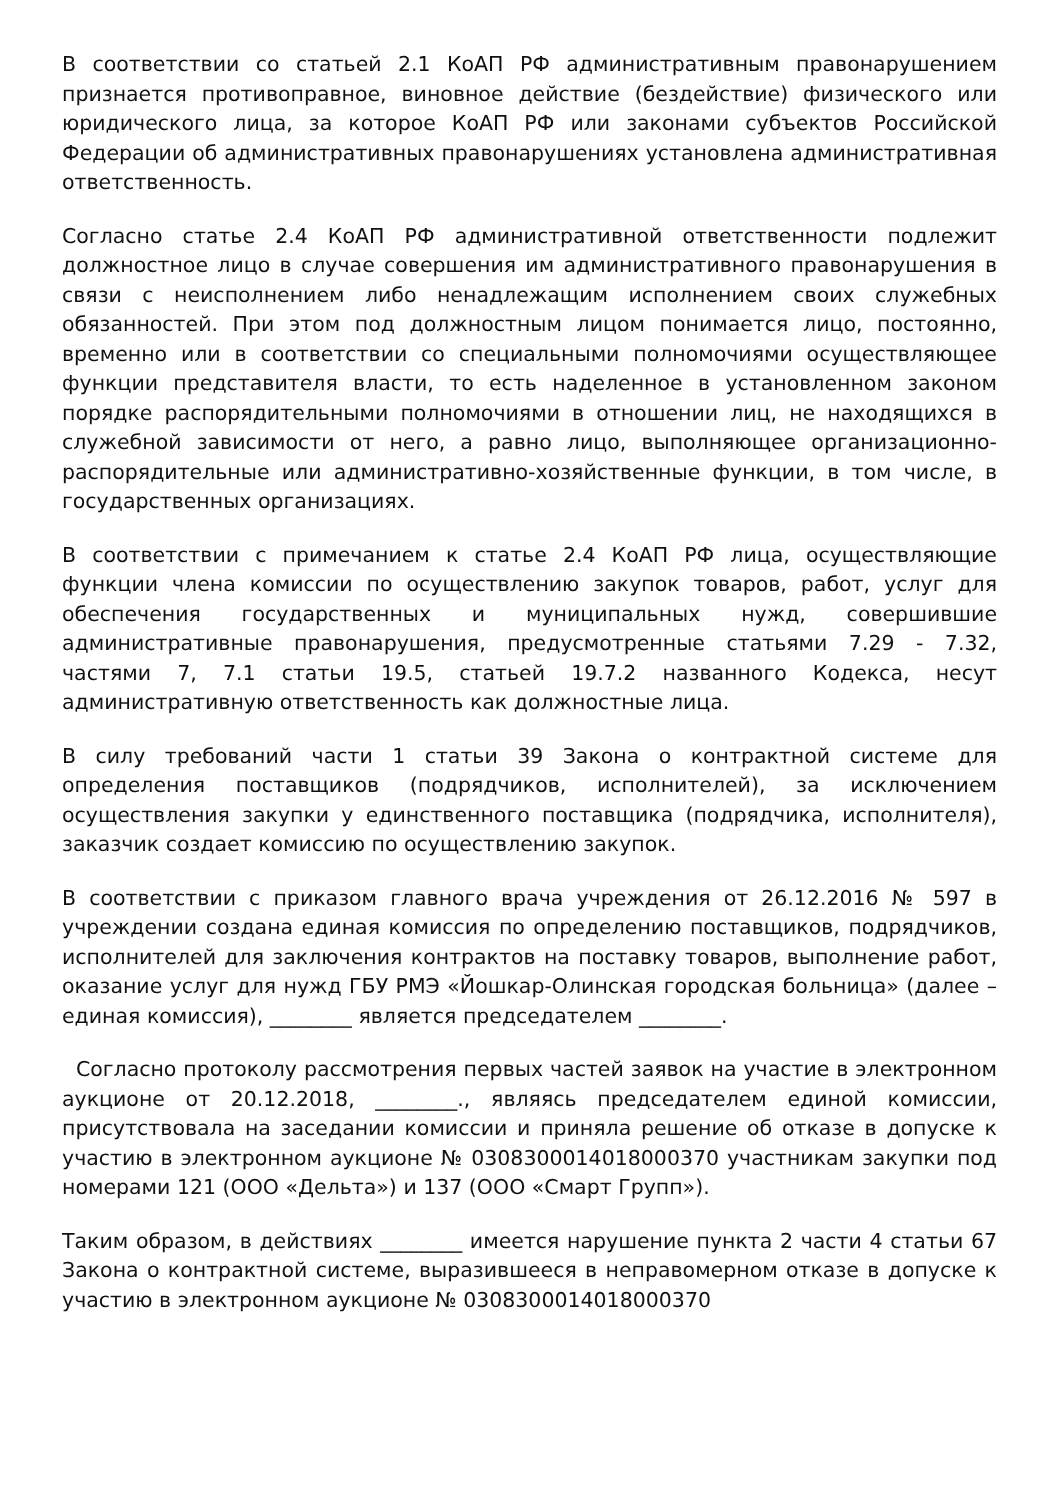В соответствии со статьей 2.1 КоАП РФ административным правонарушением признается противоправное, виновное действие (бездействие) физического или юридического лица, за которое КоАП РФ или законами субъектов Российской Федерации об административных правонарушениях установлена административная ответственность.
Согласно статье 2.4 КоАП РФ административной ответственности подлежит должностное лицо в случае совершения им административного правонарушения в связи с неисполнением либо ненадлежащим исполнением своих служебных обязанностей. При этом под должностным лицом понимается лицо, постоянно, временно или в соответствии со специальными полномочиями осуществляющее функции представителя власти, то есть наделенное в установленном законом порядке распорядительными полномочиями в отношении лиц, не находящихся в служебной зависимости от него, а равно лицо, выполняющее организационно-распорядительные или административно-хозяйственные функции, в том числе, в государственных организациях.
В соответствии с примечанием к статье 2.4 КоАП РФ лица, осуществляющие функции члена комиссии по осуществлению закупок товаров, работ, услуг для обеспечения государственных и муниципальных нужд, совершившие административные правонарушения, предусмотренные статьями 7.29 - 7.32, частями 7, 7.1 статьи 19.5, статьей 19.7.2 названного Кодекса, несут административную ответственность как должностные лица.
В силу требований части 1 статьи 39 Закона о контрактной системе для определения поставщиков (подрядчиков, исполнителей), за исключением осуществления закупки у единственного поставщика (подрядчика, исполнителя), заказчик создает комиссию по осуществлению закупок.
В соответствии с приказом главного врача учреждения от 26.12.2016 № 597 в учреждении создана единая комиссия по определению поставщиков, подрядчиков, исполнителей для заключения контрактов на поставку товаров, выполнение работ, оказание услуг для нужд ГБУ РМЭ «Йошкар-Олинская городская больница» (далее – единая комиссия), ________ является председателем ________.
Согласно протоколу рассмотрения первых частей заявок на участие в электронном аукционе от 20.12.2018, ________., являясь председателем единой комиссии, присутствовала на заседании комиссии и приняла решение об отказе в допуске к участию в электронном аукционе № 0308300014018000370 участникам закупки под номерами 121 (ООО «Дельта») и 137 (ООО «Смарт Групп»).
Таким образом, в действиях ________ имеется нарушение пункта 2 части 4 статьи 67 Закона о контрактной системе, выразившееся в неправомерном отказе в допуске к участию в электронном аукционе № 0308300014018000370